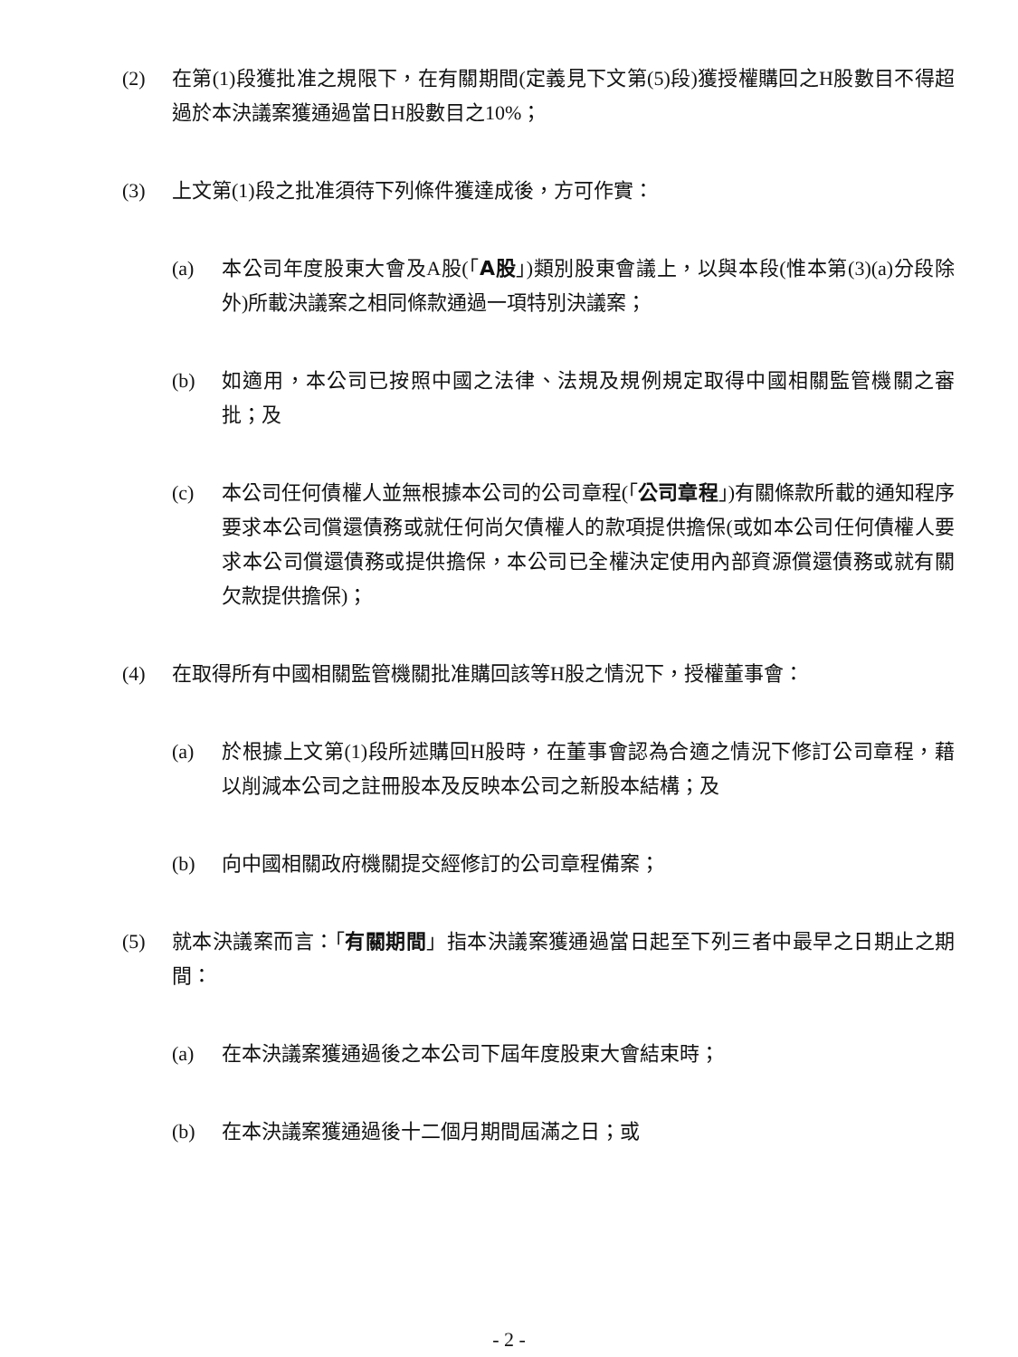(2) 在第(1)段獲批准之規限下，在有關期間(定義見下文第(5)段)獲授權購回之H股數目不得超過於本決議案獲通過當日H股數目之10%；
(3) 上文第(1)段之批准須待下列條件獲達成後，方可作實：
(a) 本公司年度股東大會及A股(「A股」)類別股東會議上，以與本段(惟本第(3)(a)分段除外)所載決議案之相同條款通過一項特別決議案；
(b) 如適用，本公司已按照中國之法律、法規及規例規定取得中國相關監管機關之審批；及
(c) 本公司任何債權人並無根據本公司的公司章程(「公司章程」)有關條款所載的通知程序要求本公司償還債務或就任何尚欠債權人的款項提供擔保(或如本公司任何債權人要求本公司償還債務或提供擔保，本公司已全權決定使用內部資源償還債務或就有關欠款提供擔保)；
(4) 在取得所有中國相關監管機關批准購回該等H股之情況下，授權董事會：
(a) 於根據上文第(1)段所述購回H股時，在董事會認為合適之情況下修訂公司章程，藉以削減本公司之註冊股本及反映本公司之新股本結構；及
(b) 向中國相關政府機關提交經修訂的公司章程備案；
(5) 就本決議案而言：「有關期間」指本決議案獲通過當日起至下列三者中最早之日期止之期間：
(a) 在本決議案獲通過後之本公司下屆年度股東大會結束時；
(b) 在本決議案獲通過後十二個月期間屆滿之日；或
- 2 -